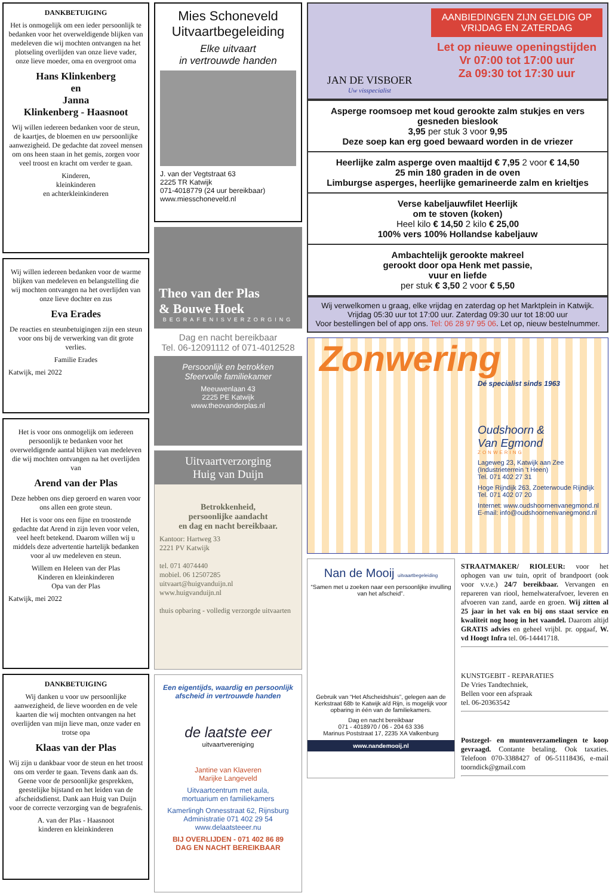DANKBETUIGING
Het is onmogelijk om een ieder persoonlijk te bedanken voor het overweldigende blijken van medeleven die wij mochten ontvangen na het plotseling overlijden van onze lieve vader, onze lieve moeder, oma en overgroot oma
Hans Klinkenberg
en
Janna
Klinkenberg - Haasnoot
Wij willen iedereen bedanken voor de steun, de kaartjes, de bloemen en uw persoonlijke aanwezigheid. De gedachte dat zoveel mensen om ons heen staan in het gemis, zorgen voor veel troost en kracht om verder te gaan.
Kinderen,
kleinkinderen
en achterkleinkinderen
Wij willen iedereen bedanken voor de warme blijken van medeleven en belangstelling die wij mochten ontvangen na het overlijden van onze lieve dochter en zus
Eva Erades
De reacties en steunbetuigingen zijn een steun voor ons bij de verwerking van dit grote verlies.
Familie Erades
Katwijk, mei 2022
Het is voor ons onmogelijk om iedereen persoonlijk te bedanken voor het overweldigende aantal blijken van medeleven die wij mochten ontvangen na het overlijden van
Arend van der Plas
Deze hebben ons diep geroerd en waren voor ons allen een grote steun.
Het is voor ons een fijne en troostende gedachte dat Arend in zijn leven voor velen, veel heeft betekend. Daarom willen wij u middels deze advertentie hartelijk bedanken voor al uw medeleven en steun.
Willem en Heleen van der Plas
Kinderen en kleinkinderen
Opa van der Plas
Katwijk, mei 2022
DANKBETUIGING
Wij danken u voor uw persoonlijke aanwezigheid, de lieve woorden en de vele kaarten die wij mochten ontvangen na het overlijden van mijn lieve man, onze vader en trotse opa
Klaas van der Plas
Wij zijn u dankbaar voor de steun en het troost ons om verder te gaan. Tevens dank aan ds. Geene voor de persoonlijke gesprekken, geestelijke bijstand en het leiden van de afscheidsdienst. Dank aan Huig van Duijn voor de correcte verzorging van de begrafenis.
A. van der Plas - Haasnoot
kinderen en kleinkinderen
Mies Schoneveld
Uitvaartbegeleiding
Elke uitvaart
in vertrouwde handen
J. van der Vegtstraat 63
2225 TR Katwijk
071-4018779 (24 uur bereikbaar)
www.miesschoneveld.nl
Theo van der Plas
& Bouwe Hoek
BEGRAFENISVERZORGING
Dag en nacht bereikbaar
Tel. 06-12091112 of 071-4012528
Persoonlijk en betrokken
Sfeervolle familiekamer
Meeuwenlaan 43
2225 PE Katwijk
www.theovanderplas.nl
Uitvaartverzorging
Huig van Duijn
Betrokkenheid,
persoonlijke aandacht
en dag en nacht bereikbaar.
Kantoor: Hartweg 33
2221 PV Katwijk
tel. 071 4074440
mobiel. 06 12507285
uitvaart@huigvanduijn.nl
www.huigvanduijn.nl
thuis opbaring - volledig verzorgde uitvaarten
Een eigentijds, waardig en persoonlijk afscheid in vertrouwde handen
de laatste eer
uitvaartvereniging
Jantine van Klaveren
Marijke Langeveld
Uitvaartcentrum met aula,
mortuarium en familiekamers
Kamerlingh Onnesstraat 62, Rijnsburg
Administratie 071 402 29 54
www.delaatsteeer.nu
BIJ OVERLIJDEN - 071 402 86 89
DAG EN NACHT BEREIKBAAR
JAN DE VISBOER
Uw visspecialist
AANBIEDINGEN ZIJN GELDIG OP VRIJDAG EN ZATERDAG
Let op nieuwe openingstijden
Vr 07:00 tot 17:00 uur
Za 09:30 tot 17:30 uur
Asperge roomsoep met koud gerookte zalm stukjes en vers gesneden bieslook
3,95 per stuk 3 voor 9,95
Deze soep kan erg goed bewaard worden in de vriezer
Heerlijke zalm asperge oven maaltijd € 7,95 2 voor € 14,50
25 min 180 graden in de oven
Limburgse asperges, heerlijke gemarineerde zalm en krieltjes
Verse kabeljauwfilet Heerlijk
om te stoven (koken)
Heel kilo € 14,50 2 kilo € 25,00
100% vers 100% Hollandse kabeljauw
Ambachtelijk gerookte makreel
gerookt door opa Henk met passie,
vuur en liefde
per stuk € 3,50 2 voor € 5,50
Wij verwelkomen u graag, elke vrijdag en zaterdag op het Marktplein in Katwijk. Vrijdag 05:30 uur tot 17:00 uur. Zaterdag 09:30 uur tot 18:00 uur
Voor bestellingen bel of app ons. Tel: 06 28 97 95 06. Let op, nieuw bestelnummer.
Zonwering
Dé specialist sinds 1963
Oudshoorn &
Van Egmond
ZONWERING
Lageweg 23, Katwijk aan Zee
(Industrieterrein 't Heen)
Tel. 071 402 27 31
Hoge Rijndijk 263, Zoeterwoude Rijndijk
Tel. 071 402 07 20
Internet: www.oudshoornenvanegmond.nl
E-mail: info@oudshoornenvanegmond.nl
Nan de Mooij uitvaartbegeleiding
“Samen met u zoeken naar een persoonlijke invulling van het afscheid”.
Gebruik van “Het Afscheidshuis”, gelegen aan de Kerkstraat 68b te Katwijk a/d Rijn, is mogelijk voor opbaring in één van de familiekamers.
Dag en nacht bereikbaar
071 - 4018970 / 06 - 204 63 336
Marinus Poststraat 17, 2235 XA Valkenburg
www.nandemooij.nl
STRAATMAKER/ RIOLEUR: voor het ophogen van uw tuin, oprit of brandpoort (ook voor v.v.e.) 24/7 bereikbaar. Vervangen en repareren van riool, hemelwaterafvoer, leveren en afvoeren van zand, aarde en groen. Wij zitten al 25 jaar in het vak en bij ons staat service en kwaliteit nog hoog in het vaandel. Daarom altijd GRATIS advies en geheel vrijbl. pr. opgaaf, W. vd Hoogt Infra tel. 06-14441718.
KUNSTGEBIT - REPARATIES
De Vries Tandtechniek,
Bellen voor een afspraak
tel. 06-20363542
Postzegel- en muntenverzamelingen te koop gevraagd. Contante betaling. Ook taxaties. Telefoon 070-3388427 of 06-51118436, e-mail toorndick@gmail.com